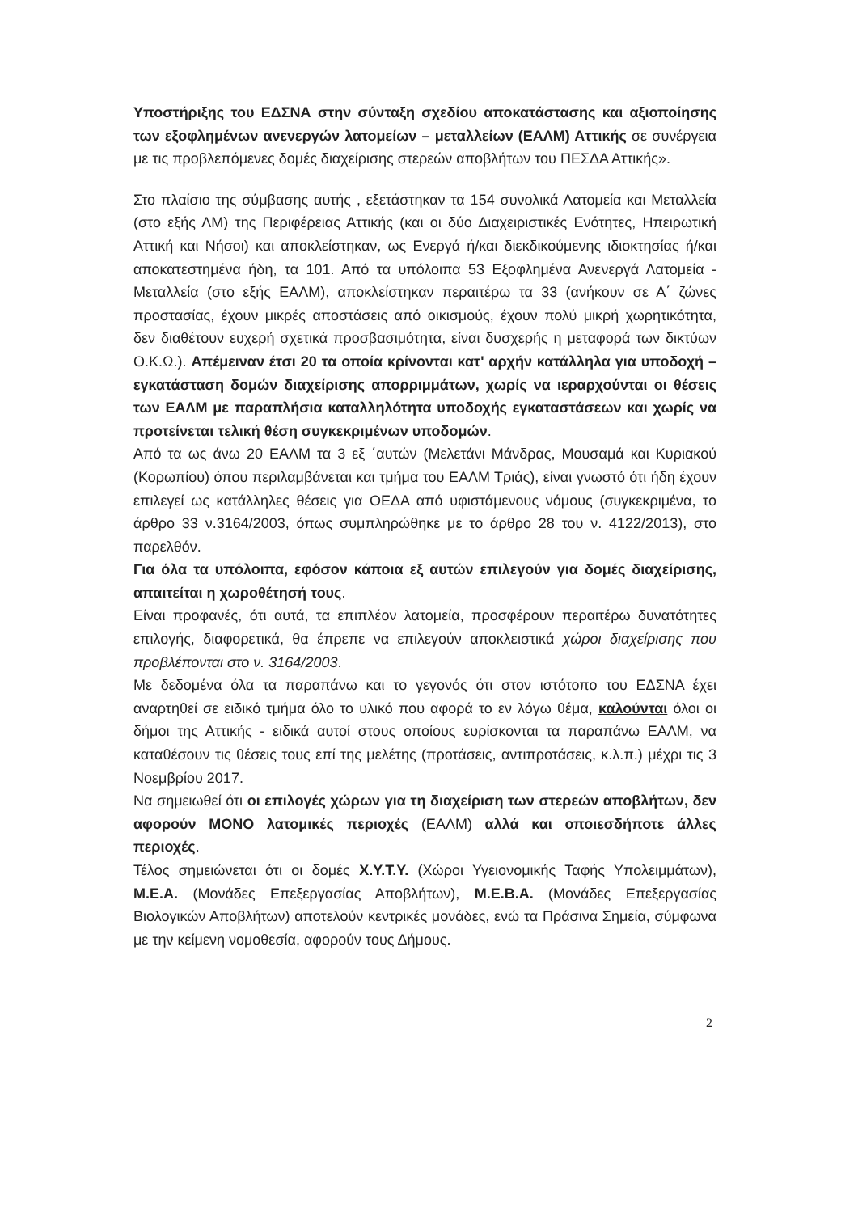Υποστήριξης του ΕΔΣΝΑ στην σύνταξη σχεδίου αποκατάστασης και αξιοποίησης των εξοφλημένων ανενεργών λατομείων – μεταλλείων (ΕΑΛΜ) Αττικής σε συνέργεια με τις προβλεπόμενες δομές διαχείρισης στερεών αποβλήτων του ΠΕΣΔΑ Αττικής».
Στο πλαίσιο της σύμβασης αυτής , εξετάστηκαν τα 154 συνολικά Λατομεία και Μεταλλεία (στο εξής ΛΜ) της Περιφέρειας Αττικής (και οι δύο Διαχειριστικές Ενότητες, Ηπειρωτική Αττική και Νήσοι) και αποκλείστηκαν, ως Ενεργά ή/και διεκδικούμενης ιδιοκτησίας ή/και αποκατεστημένα ήδη, τα 101. Από τα υπόλοιπα 53 Εξοφλημένα Ανενεργά Λατομεία - Μεταλλεία (στο εξής ΕΑΛΜ), αποκλείστηκαν περαιτέρω τα 33 (ανήκουν σε Α΄ ζώνες προστασίας, έχουν μικρές αποστάσεις από οικισμούς, έχουν πολύ μικρή χωρητικότητα, δεν διαθέτουν ευχερή σχετικά προσβασιμότητα, είναι δυσχερής η μεταφορά των δικτύων Ο.Κ.Ω.). Απέμειναν έτσι 20 τα οποία κρίνονται κατ' αρχήν κατάλληλα για υποδοχή – εγκατάσταση δομών διαχείρισης απορριμμάτων, χωρίς να ιεραρχούνται οι θέσεις των ΕΑΛΜ με παραπλήσια καταλληλότητα υποδοχής εγκαταστάσεων και χωρίς να προτείνεται τελική θέση συγκεκριμένων υποδομών.
Από τα ως άνω 20 ΕΑΛΜ τα 3 εξ ΄αυτών (Μελετάνι Μάνδρας, Μουσαμά και Κυριακού (Κορωπίου) όπου περιλαμβάνεται και τμήμα του ΕΑΛΜ Τριάς), είναι γνωστό ότι ήδη έχουν επιλεγεί ως κατάλληλες θέσεις για ΟΕΔΑ από υφιστάμενους νόμους (συγκεκριμένα, το άρθρο 33 ν.3164/2003, όπως συμπληρώθηκε με το άρθρο 28 του ν. 4122/2013), στο παρελθόν.
Για όλα τα υπόλοιπα, εφόσον κάποια εξ αυτών επιλεγούν για δομές διαχείρισης, απαιτείται η χωροθέτησή τους.
Είναι προφανές, ότι αυτά, τα επιπλέον λατομεία, προσφέρουν περαιτέρω δυνατότητες επιλογής, διαφορετικά, θα έπρεπε να επιλεγούν αποκλειστικά χώροι διαχείρισης που προβλέπονται στο ν. 3164/2003.
Με δεδομένα όλα τα παραπάνω και το γεγονός ότι στον ιστότοπο του ΕΔΣΝΑ έχει αναρτηθεί σε ειδικό τμήμα όλο το υλικό που αφορά το εν λόγω θέμα, καλούνται όλοι οι δήμοι της Αττικής - ειδικά αυτοί στους οποίους ευρίσκονται τα παραπάνω ΕΑΛΜ, να καταθέσουν τις θέσεις τους επί της μελέτης (προτάσεις, αντιπροτάσεις, κ.λ.π.) μέχρι τις 3 Νοεμβρίου 2017.
Να σημειωθεί ότι οι επιλογές χώρων για τη διαχείριση των στερεών αποβλήτων, δεν αφορούν ΜΟΝΟ λατομικές περιοχές (ΕΑΛΜ) αλλά και οποιεσδήποτε άλλες περιοχές.
Τέλος σημειώνεται ότι οι δομές Χ.Υ.Τ.Υ. (Χώροι Υγειονομικής Ταφής Υπολειμμάτων), Μ.Ε.Α. (Μονάδες Επεξεργασίας Αποβλήτων), Μ.Ε.Β.Α. (Μονάδες Επεξεργασίας Βιολογικών Αποβλήτων) αποτελούν κεντρικές μονάδες, ενώ τα Πράσινα Σημεία, σύμφωνα με την κείμενη νομοθεσία, αφορούν τους Δήμους.
2